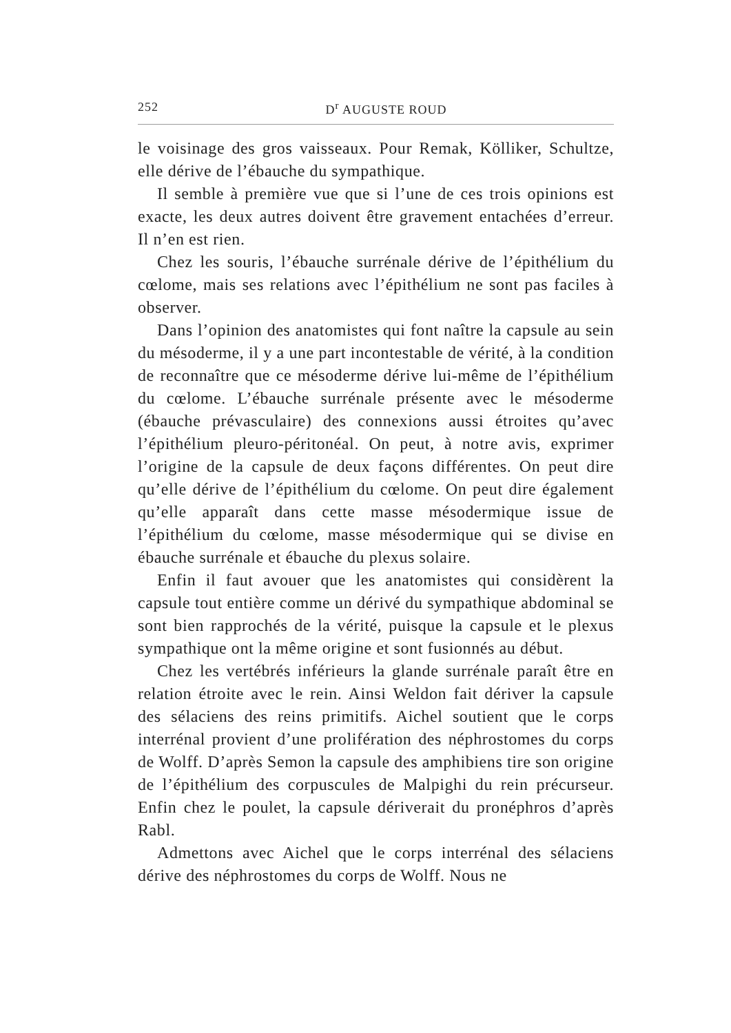252 D<sup>r</sup> AUGUSTE ROUD
le voisinage des gros vaisseaux. Pour Remak, Kölliker, Schultze, elle dérive de l’ébauche du sympathique.
Il semble à première vue que si l’une de ces trois opinions est exacte, les deux autres doivent être gravement entachées d’erreur. Il n’en est rien.
Chez les souris, l’ébauche surrénale dérive de l’épithélium du cœlome, mais ses relations avec l’épithélium ne sont pas faciles à observer.
Dans l’opinion des anatomistes qui font naître la capsule au sein du mésoderme, il y a une part incontestable de vérité, à la condition de reconnaître que ce mésoderme dérive lui-même de l’épithélium du cœlome. L’ébauche surrénale présente avec le mésoderme (ébauche prévasculaire) des connexions aussi étroites qu’avec l’épithélium pleuro-péritonéal. On peut, à notre avis, exprimer l’origine de la capsule de deux façons différentes. On peut dire qu’elle dérive de l’épithélium du cœlome. On peut dire également qu’elle apparaît dans cette masse mésodermique issue de l’épithélium du cœlome, masse mésodermique qui se divise en ébauche surrénale et ébauche du plexus solaire.
Enfin il faut avouer que les anatomistes qui considèrent la capsule tout entière comme un dérivé du sympathique abdominal se sont bien rapprochés de la vérité, puisque la capsule et le plexus sympathique ont la même origine et sont fusionnés au début.
Chez les vertébrés inférieurs la glande surrénale paraît être en relation étroite avec le rein. Ainsi Weldon fait dériver la capsule des sélaciens des reins primitifs. Aichel soutient que le corps interrénal provient d’une prolifération des néphrostomes du corps de Wolff. D’après Semon la capsule des amphibiens tire son origine de l’épithélium des corpuscules de Malpighi du rein précurseur. Enfin chez le poulet, la capsule dériverait du pronéphros d’après Rabl.
Admettons avec Aichel que le corps interrénal des sélaciens dérive des néphrostomes du corps de Wolff. Nous ne